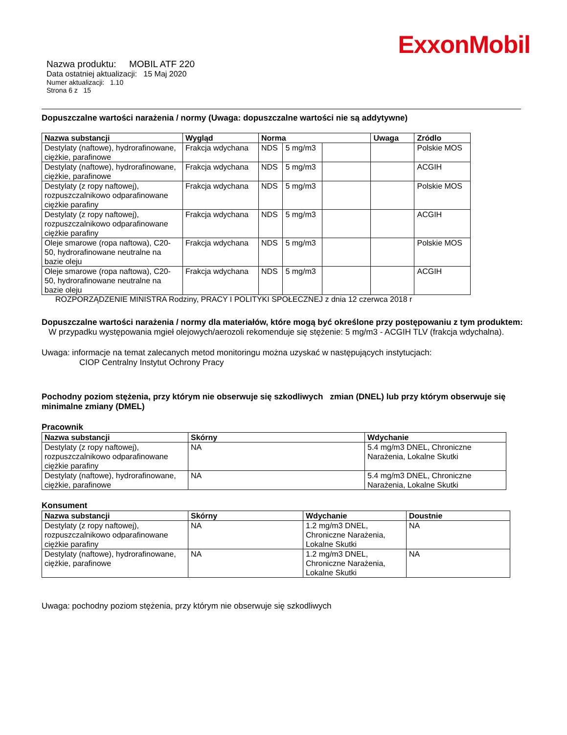ExxonMobil
Nazwa produktu: MOBIL ATF 220
Data ostatniej aktualizacji: 15 Maj 2020
Numer aktualizacji: 1.10
Strona 6 z 15
Dopuszczalne wartości narażenia / normy (Uwaga: dopuszczalne wartości nie są addytywne)
| Nazwa substancji | Wygląd | Norma | | | Uwaga | Zródlo |
| --- | --- | --- | --- | --- | --- | --- |
| Destylaty (naftowe), hydrorafinowane, ciężkie, parafinowe | Frakcja wdychana | NDS | 5 mg/m3 | | | Polskie MOS |
| Destylaty (naftowe), hydrorafinowane, ciężkie, parafinowe | Frakcja wdychana | NDS | 5 mg/m3 | | | ACGIH |
| Destylaty (z ropy naftowej), rozpuszczalnikowo odparafinowane ciężkie parafiny | Frakcja wdychana | NDS | 5 mg/m3 | | | Polskie MOS |
| Destylaty (z ropy naftowej), rozpuszczalnikowo odparafinowane ciężkie parafiny | Frakcja wdychana | NDS | 5 mg/m3 | | | ACGIH |
| Oleje smarowe (ropa naftowa), C20-50, hydrorafinowane neutralne na bazie oleju | Frakcja wdychana | NDS | 5 mg/m3 | | | Polskie MOS |
| Oleje smarowe (ropa naftowa), C20-50, hydrorafinowane neutralne na bazie oleju | Frakcja wdychana | NDS | 5 mg/m3 | | | ACGIH |
ROZPORZĄDZENIE MINISTRA Rodziny, PRACY I POLITYKI SPOŁECZNEJ z dnia 12 czerwca 2018 r
Dopuszczalne wartości narażenia / normy dla materiałów, które mogą być określone przy postępowaniu z tym produktem: W przypadku występowania mgieł olejowych/aerozoli rekomenduje się stężenie: 5 mg/m3 - ACGIH TLV (frakcja wdychalna).
Uwaga: informacje na temat zalecanych metod monitoringu można uzyskać w następujących instytucjach:
CIOP Centralny Instytut Ochrony Pracy
Pochodny poziom stężenia, przy którym nie obserwuje się szkodliwych zmian (DNEL) lub przy którym obserwuje się minimalne zmiany (DMEL)
Pracownik
| Nazwa substancji | Skórny | Wdychanie |
| --- | --- | --- |
| Destylaty (z ropy naftowej), rozpuszczalnikowo odparafinowane ciężkie parafiny | NA | 5.4 mg/m3 DNEL, Chroniczne Narażenia, Lokalne Skutki |
| Destylaty (naftowe), hydrorafinowane, ciężkie, parafinowe | NA | 5.4 mg/m3 DNEL, Chroniczne Narażenia, Lokalne Skutki |
Konsument
| Nazwa substancji | Skórny | Wdychanie | Doustnie |
| --- | --- | --- | --- |
| Destylaty (z ropy naftowej), rozpuszczalnikowo odparafinowane ciężkie parafiny | NA | 1.2 mg/m3 DNEL, Chroniczne Narażenia, Lokalne Skutki | NA |
| Destylaty (naftowe), hydrorafinowane, ciężkie, parafinowe | NA | 1.2 mg/m3 DNEL, Chroniczne Narażenia, Lokalne Skutki | NA |
Uwaga: pochodny poziom stężenia, przy którym nie obserwuje się szkodliwych